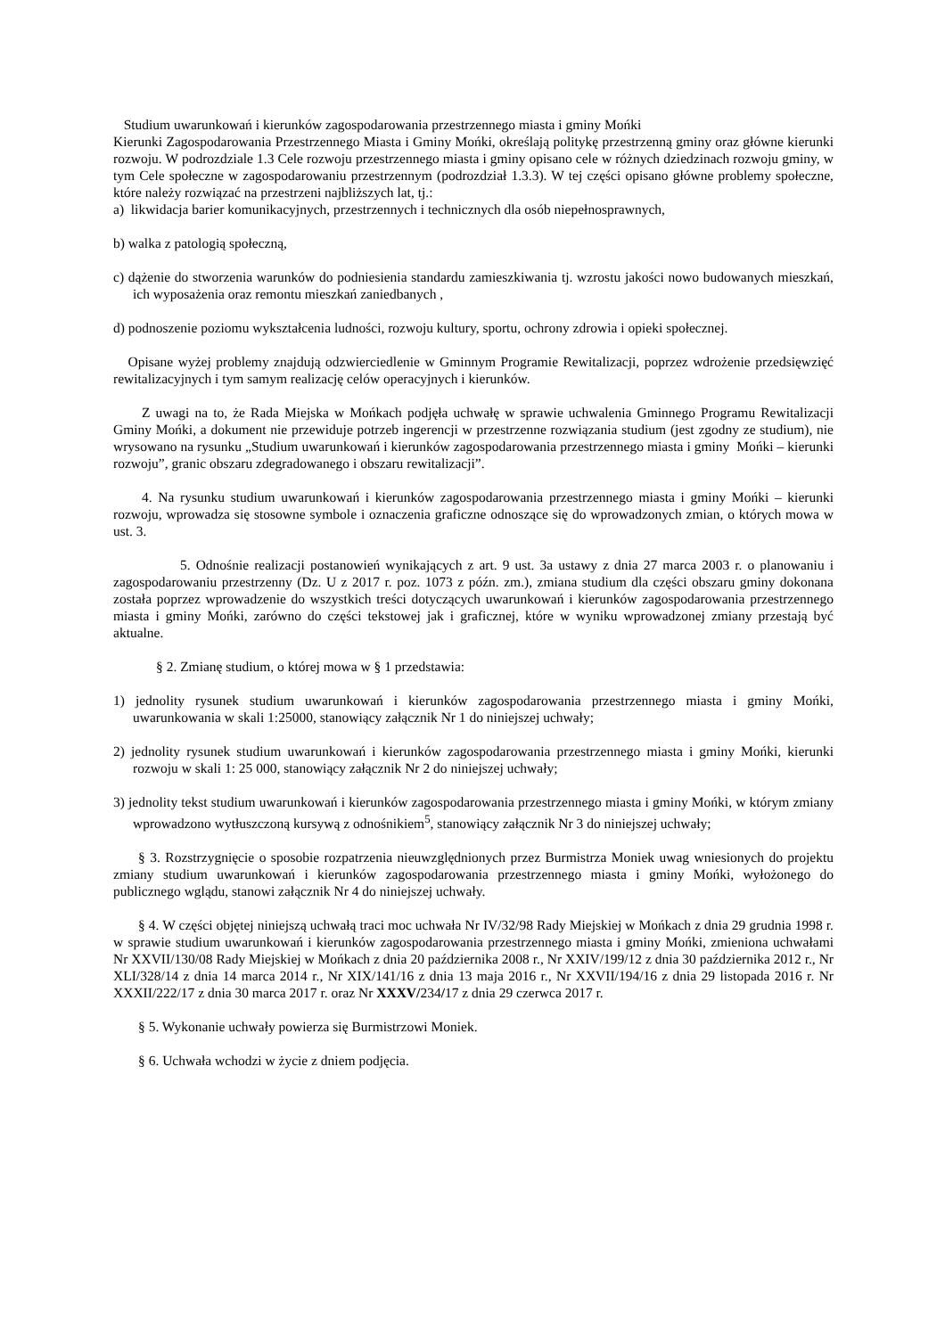Studium uwarunkowań i kierunków zagospodarowania przestrzennego miasta i gminy Mońki
Kierunki Zagospodarowania Przestrzennego Miasta i Gminy Mońki, określają politykę przestrzenną gminy oraz główne kierunki rozwoju. W podrozdziale 1.3 Cele rozwoju przestrzennego miasta i gminy opisano cele w różnych dziedzinach rozwoju gminy, w tym Cele społeczne w zagospodarowaniu przestrzennym (podrozdział 1.3.3). W tej części opisano główne problemy społeczne, które należy rozwiązać na przestrzeni najbliższych lat, tj.:
a) likwidacja barier komunikacyjnych, przestrzennych i technicznych dla osób niepełnosprawnych,
b) walka z patologią społeczną,
c) dążenie do stworzenia warunków do podniesienia standardu zamieszkiwania tj. wzrostu jakości nowo budowanych mieszkań, ich wyposażenia oraz remontu mieszkań zaniedbanych ,
d) podnoszenie poziomu wykształcenia ludności, rozwoju kultury, sportu, ochrony zdrowia i opieki społecznej.
Opisane wyżej problemy znajdują odzwierciedlenie w Gminnym Programie Rewitalizacji, poprzez wdrożenie przedsięwzięć rewitalizacyjnych i tym samym realizację celów operacyjnych i kierunków.
Z uwagi na to, że Rada Miejska w Mońkach podjęła uchwałę w sprawie uchwalenia Gminnego Programu Rewitalizacji Gminy Mońki, a dokument nie przewiduje potrzeb ingerencji w przestrzenne rozwiązania studium (jest zgodny ze studium), nie wrysowano na rysunku „Studium uwarunkowań i kierunków zagospodarowania przestrzennego miasta i gminy Mońki – kierunki rozwoju”, granic obszaru zdegradowanego i obszaru rewitalizacji”.
4. Na rysunku studium uwarunkowań i kierunków zagospodarowania przestrzennego miasta i gminy Mońki – kierunki rozwoju, wprowadza się stosowne symbole i oznaczenia graficzne odnoszące się do wprowadzonych zmian, o których mowa w ust. 3.
5. Odnośnie realizacji postanowień wynikających z art. 9 ust. 3a ustawy z dnia 27 marca 2003 r. o planowaniu i zagospodarowaniu przestrzenny (Dz. U z 2017 r. poz. 1073 z późn. zm.), zmiana studium dla części obszaru gminy dokonana została poprzez wprowadzenie do wszystkich treści dotyczących uwarunkowań i kierunków zagospodarowania przestrzennego miasta i gminy Mońki, zarówno do części tekstowej jak i graficznej, które w wyniku wprowadzonej zmiany przestają być aktualne.
§ 2. Zmianę studium, o której mowa w § 1 przedstawia:
1) jednolity rysunek studium uwarunkowań i kierunków zagospodarowania przestrzennego miasta i gminy Mońki, uwarunkowania w skali 1:25000, stanowiący załącznik Nr 1 do niniejszej uchwały;
2) jednolity rysunek studium uwarunkowań i kierunków zagospodarowania przestrzennego miasta i gminy Mońki, kierunki rozwoju w skali 1: 25 000, stanowiący załącznik Nr 2 do niniejszej uchwały;
3) jednolity tekst studium uwarunkowań i kierunków zagospodarowania przestrzennego miasta i gminy Mońki, w którym zmiany wprowadzono wytłuszczoną kursywą z odnośnikiem<sup>5</sup>, stanowiący załącznik Nr 3 do niniejszej uchwały;
§ 3. Rozstrzygnięcie o sposobie rozpatrzenia nieuwzględnionych przez Burmistrza Moniek uwag wniesionych do projektu zmiany studium uwarunkowań i kierunków zagospodarowania przestrzennego miasta i gminy Mońki, wyłożonego do publicznego wglądu, stanowi załącznik Nr 4 do niniejszej uchwały.
§ 4. W części objętej niniejszą uchwałą traci moc uchwała Nr IV/32/98 Rady Miejskiej w Mońkach z dnia 29 grudnia 1998 r. w sprawie studium uwarunkowań i kierunków zagospodarowania przestrzennego miasta i gminy Mońki, zmieniona uchwałami Nr XXVII/130/08 Rady Miejskiej w Mońkach z dnia 20 października 2008 r., Nr XXIV/199/12 z dnia 30 października 2012 r., Nr XLI/328/14 z dnia 14 marca 2014 r., Nr XIX/141/16 z dnia 13 maja 2016 r., Nr XXVII/194/16 z dnia 29 listopada 2016 r. Nr XXXII/222/17 z dnia 30 marca 2017 r. oraz Nr XXXV/234/17 z dnia 29 czerwca 2017 r.
§ 5. Wykonanie uchwały powierza się Burmistrzowi Moniek.
§ 6. Uchwała wchodzi w życie z dniem podjęcia.